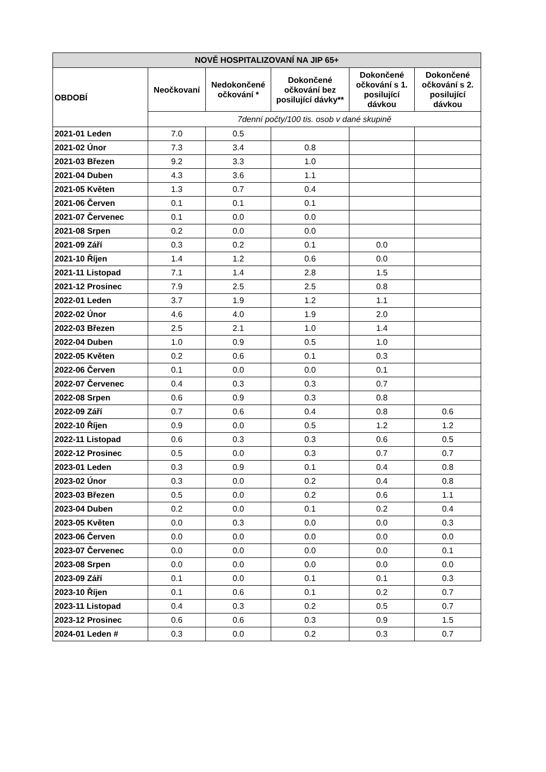| NOVĚ HOSPITALIZOVANÍ NA JIP 65+ | | | | | |
| --- | --- | --- | --- | --- | --- |
| OBDOBÍ | Neočkovaní | Nedokončené očkování * | Dokončené očkování bez posilující dávky** | Dokončené očkování s 1. posilující dávkou | Dokončené očkování s 2. posilující dávkou |
| | 7denní počty/100 tis. osob v dané skupině | | | | |
| 2021-01 Leden | 7.0 | 0.5 | | | |
| 2021-02 Únor | 7.3 | 3.4 | 0.8 | | |
| 2021-03 Březen | 9.2 | 3.3 | 1.0 | | |
| 2021-04 Duben | 4.3 | 3.6 | 1.1 | | |
| 2021-05 Květen | 1.3 | 0.7 | 0.4 | | |
| 2021-06 Červen | 0.1 | 0.1 | 0.1 | | |
| 2021-07 Červenec | 0.1 | 0.0 | 0.0 | | |
| 2021-08 Srpen | 0.2 | 0.0 | 0.0 | | |
| 2021-09 Září | 0.3 | 0.2 | 0.1 | 0.0 | |
| 2021-10 Říjen | 1.4 | 1.2 | 0.6 | 0.0 | |
| 2021-11 Listopad | 7.1 | 1.4 | 2.8 | 1.5 | |
| 2021-12 Prosinec | 7.9 | 2.5 | 2.5 | 0.8 | |
| 2022-01 Leden | 3.7 | 1.9 | 1.2 | 1.1 | |
| 2022-02 Únor | 4.6 | 4.0 | 1.9 | 2.0 | |
| 2022-03 Březen | 2.5 | 2.1 | 1.0 | 1.4 | |
| 2022-04 Duben | 1.0 | 0.9 | 0.5 | 1.0 | |
| 2022-05 Květen | 0.2 | 0.6 | 0.1 | 0.3 | |
| 2022-06 Červen | 0.1 | 0.0 | 0.0 | 0.1 | |
| 2022-07 Červenec | 0.4 | 0.3 | 0.3 | 0.7 | |
| 2022-08 Srpen | 0.6 | 0.9 | 0.3 | 0.8 | |
| 2022-09 Září | 0.7 | 0.6 | 0.4 | 0.8 | 0.6 |
| 2022-10 Říjen | 0.9 | 0.0 | 0.5 | 1.2 | 1.2 |
| 2022-11 Listopad | 0.6 | 0.3 | 0.3 | 0.6 | 0.5 |
| 2022-12 Prosinec | 0.5 | 0.0 | 0.3 | 0.7 | 0.7 |
| 2023-01 Leden | 0.3 | 0.9 | 0.1 | 0.4 | 0.8 |
| 2023-02 Únor | 0.3 | 0.0 | 0.2 | 0.4 | 0.8 |
| 2023-03 Březen | 0.5 | 0.0 | 0.2 | 0.6 | 1.1 |
| 2023-04 Duben | 0.2 | 0.0 | 0.1 | 0.2 | 0.4 |
| 2023-05 Květen | 0.0 | 0.3 | 0.0 | 0.0 | 0.3 |
| 2023-06 Červen | 0.0 | 0.0 | 0.0 | 0.0 | 0.0 |
| 2023-07 Červenec | 0.0 | 0.0 | 0.0 | 0.0 | 0.1 |
| 2023-08 Srpen | 0.0 | 0.0 | 0.0 | 0.0 | 0.0 |
| 2023-09 Září | 0.1 | 0.0 | 0.1 | 0.1 | 0.3 |
| 2023-10 Říjen | 0.1 | 0.6 | 0.1 | 0.2 | 0.7 |
| 2023-11 Listopad | 0.4 | 0.3 | 0.2 | 0.5 | 0.7 |
| 2023-12 Prosinec | 0.6 | 0.6 | 0.3 | 0.9 | 1.5 |
| 2024-01 Leden # | 0.3 | 0.0 | 0.2 | 0.3 | 0.7 |